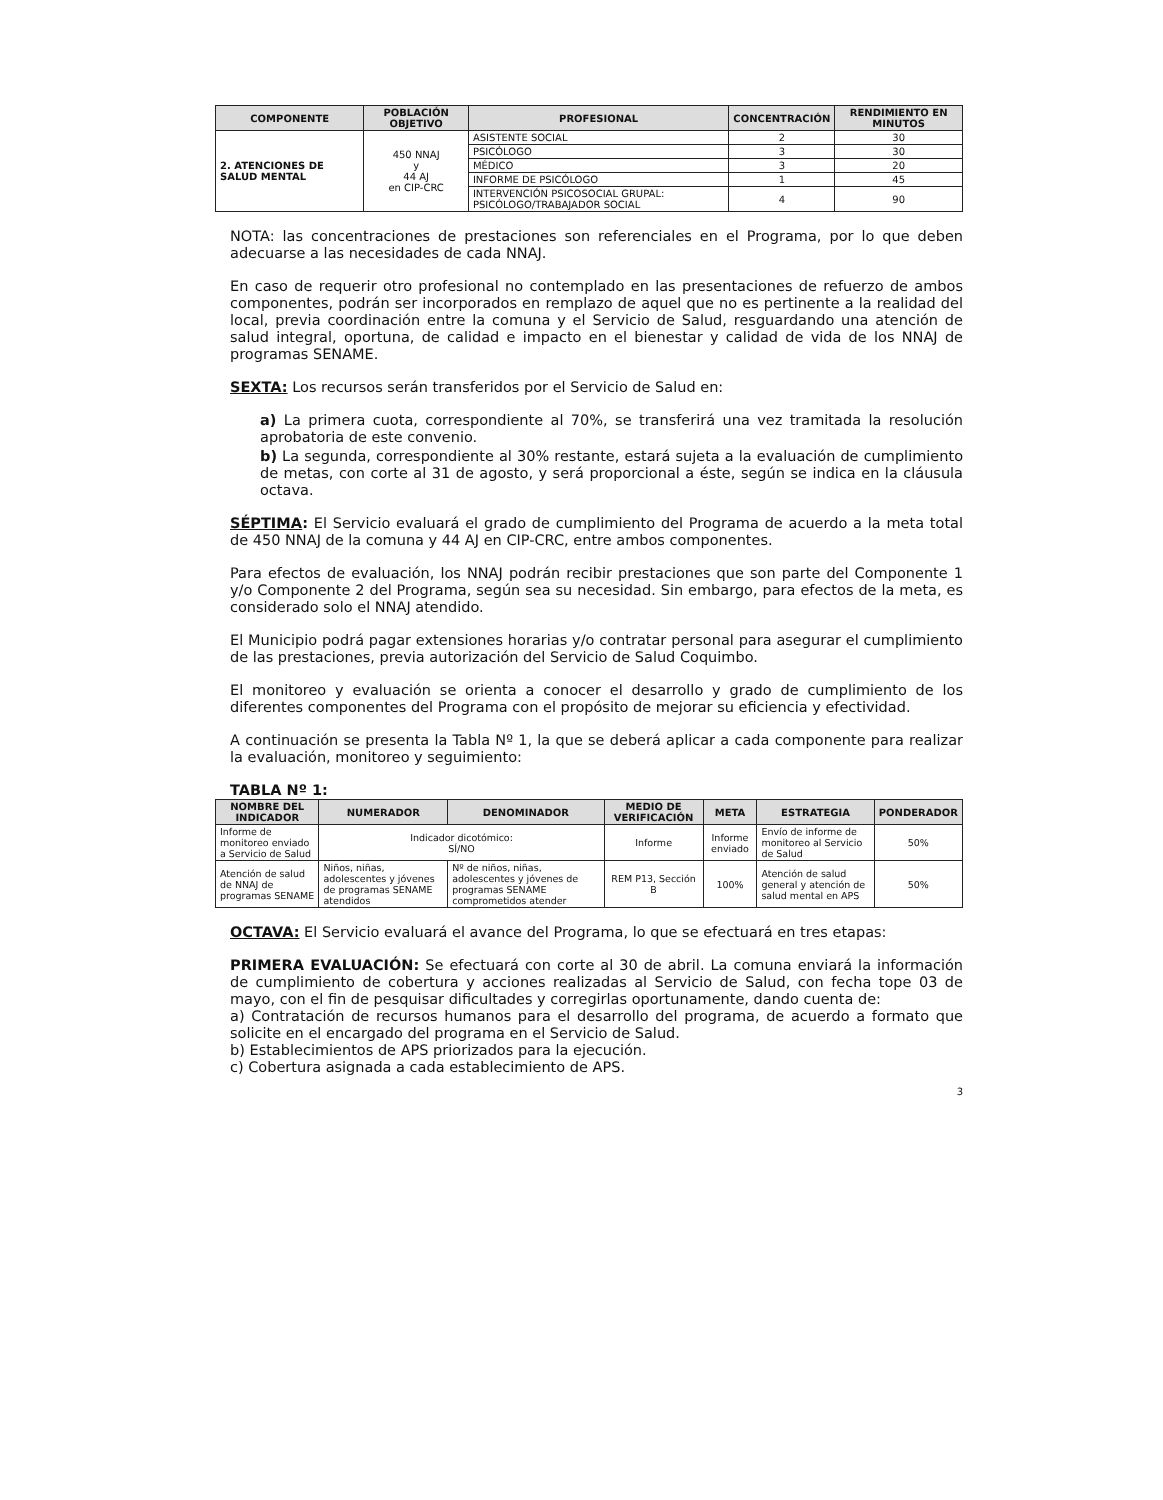| COMPONENTE | POBLACIÓN OBJETIVO | PROFESIONAL | CONCENTRACIÓN | RENDIMIENTO EN MINUTOS |
| --- | --- | --- | --- | --- |
| 2. ATENCIONES DE SALUD MENTAL | 450 NNAJ y 44 AJ en CIP-CRC | ASISTENTE SOCIAL | 2 | 30 |
| | | PSICÓLOGO | 3 | 30 |
| | | MÉDICO | 3 | 20 |
| | | INFORME DE PSICÓLOGO | 1 | 45 |
| | | INTERVENCIÓN PSICOSOCIAL GRUPAL: PSICÓLOGO/TRABAJADOR SOCIAL | 4 | 90 |
NOTA: las concentraciones de prestaciones son referenciales en el Programa, por lo que deben adecuarse a las necesidades de cada NNAJ.
En caso de requerir otro profesional no contemplado en las presentaciones de refuerzo de ambos componentes, podrán ser incorporados en remplazo de aquel que no es pertinente a la realidad del local, previa coordinación entre la comuna y el Servicio de Salud, resguardando una atención de salud integral, oportuna, de calidad e impacto en el bienestar y calidad de vida de los NNAJ de programas SENAME.
SEXTA: Los recursos serán transferidos por el Servicio de Salud en:
a) La primera cuota, correspondiente al 70%, se transferirá una vez tramitada la resolución aprobatoria de este convenio.
b) La segunda, correspondiente al 30% restante, estará sujeta a la evaluación de cumplimiento de metas, con corte al 31 de agosto, y será proporcional a éste, según se indica en la cláusula octava.
SÉPTIMA: El Servicio evaluará el grado de cumplimiento del Programa de acuerdo a la meta total de 450 NNAJ de la comuna y 44 AJ en CIP-CRC, entre ambos componentes.
Para efectos de evaluación, los NNAJ podrán recibir prestaciones que son parte del Componente 1 y/o Componente 2 del Programa, según sea su necesidad. Sin embargo, para efectos de la meta, es considerado solo el NNAJ atendido.
El Municipio podrá pagar extensiones horarias y/o contratar personal para asegurar el cumplimiento de las prestaciones, previa autorización del Servicio de Salud Coquimbo.
El monitoreo y evaluación se orienta a conocer el desarrollo y grado de cumplimiento de los diferentes componentes del Programa con el propósito de mejorar su eficiencia y efectividad.
A continuación se presenta la Tabla Nº 1, la que se deberá aplicar a cada componente para realizar la evaluación, monitoreo y seguimiento:
TABLA Nº 1:
| NOMBRE DEL INDICADOR | NUMERADOR | DENOMINADOR | MEDIO DE VERIFICACIÓN | META | ESTRATEGIA | PONDERADOR |
| --- | --- | --- | --- | --- | --- | --- |
| Informe de monitoreo enviado a Servicio de Salud | Indicador dicotómico: SÍ/NO | | Informe | Informe enviado | Envío de informe de monitoreo al Servicio de Salud | 50% |
| Atención de salud de NNAJ de programas SENAME | Niños, niñas, adolescentes y jóvenes de programas SENAME atendidos | Nº de niños, niñas, adolescentes y jóvenes de programas SENAME comprometidos atender | REM P13, Sección B | 100% | Atención de salud general y atención de salud mental en APS | 50% |
OCTAVA: El Servicio evaluará el avance del Programa, lo que se efectuará en tres etapas:
PRIMERA EVALUACIÓN: Se efectuará con corte al 30 de abril. La comuna enviará la información de cumplimiento de cobertura y acciones realizadas al Servicio de Salud, con fecha tope 03 de mayo, con el fin de pesquisar dificultades y corregirlas oportunamente, dando cuenta de:
a) Contratación de recursos humanos para el desarrollo del programa, de acuerdo a formato que solicite en el encargado del programa en el Servicio de Salud.
b) Establecimientos de APS priorizados para la ejecución.
c) Cobertura asignada a cada establecimiento de APS.
3